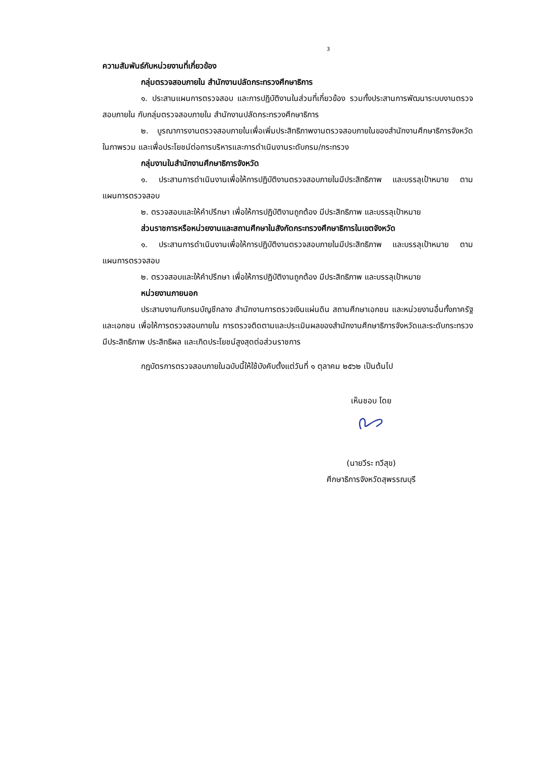3
ความสัมพันธ์กับหน่วยงานที่เกี่ยวข้อง
กลุ่มตรวจสอบภายใน สำนักงานปลัดกระทรวงศึกษาธิการ
๑. ประสานแผนการตรวจสอบ และการปฏิบัติงานในส่วนที่เกี่ยวข้อง รวมทั้งประสานการพัฒนาระบบงานตรวจสอบภายใน กับกลุ่มตรวจสอบภายใน สำนักงานปลัดกระทรวงศึกษาธิการ
๒. บูรณาการงานตรวจสอบภายในเพื่อเพิ่มประสิทธิภาพงานตรวจสอบภายในของสำนักงานศึกษาธิการจังหวัดในภาพรวม และเพื่อประโยชน์ต่อการบริหารและการดำเนินงานระดับกรม/กระทรวง
กลุ่มงานในสำนักงานศึกษาธิการจังหวัด
๑. ประสานการดำเนินงานเพื่อให้การปฏิบัติงานตรวจสอบภายในมีประสิทธิภาพ และบรรลุเป้าหมาย ตามแผนการตรวจสอบ
๒. ตรวจสอบและให้คำปรึกษา เพื่อให้การปฏิบัติงานถูกต้อง มีประสิทธิภาพ และบรรลุเป้าหมาย
ส่วนราชการหรือหน่วยงานและสถานศึกษาในสังกัดกระทรวงศึกษาธิการในเขตจังหวัด
๑. ประสานการดำเนินงานเพื่อให้การปฏิบัติงานตรวจสอบภายในมีประสิทธิภาพ และบรรลุเป้าหมาย ตามแผนการตรวจสอบ
๒. ตรวจสอบและให้คำปรึกษา เพื่อให้การปฏิบัติงานถูกต้อง มีประสิทธิภาพ และบรรลุเป้าหมาย
หน่วยงานภายนอก
ประสานงานกับกรมบัญชีกลาง สำนักงานการตรวจเงินแผ่นดิน สถานศึกษาเอกชน และหน่วยงานอื่นทั้งภาครัฐและเอกชน เพื่อให้การตรวจสอบภายใน การตรวจติดตามและประเมินผลของสำนักงานศึกษาธิการจังหวัดและระดับกระทรวง มีประสิทธิภาพ ประสิทธิผล และเกิดประโยชน์สูงสุดต่อส่วนราชการ
กฎบัตรการตรวจสอบภายในฉบับนี้ให้ใช้บังคับตั้งแต่วันที่ ๑ ตุลาคม ๒๕๖๒ เป็นต้นไป
เห็นชอบ โดย
(นายวีระ ทวีสุข)
ศึกษาธิการจังหวัดสุพรรณบุรี